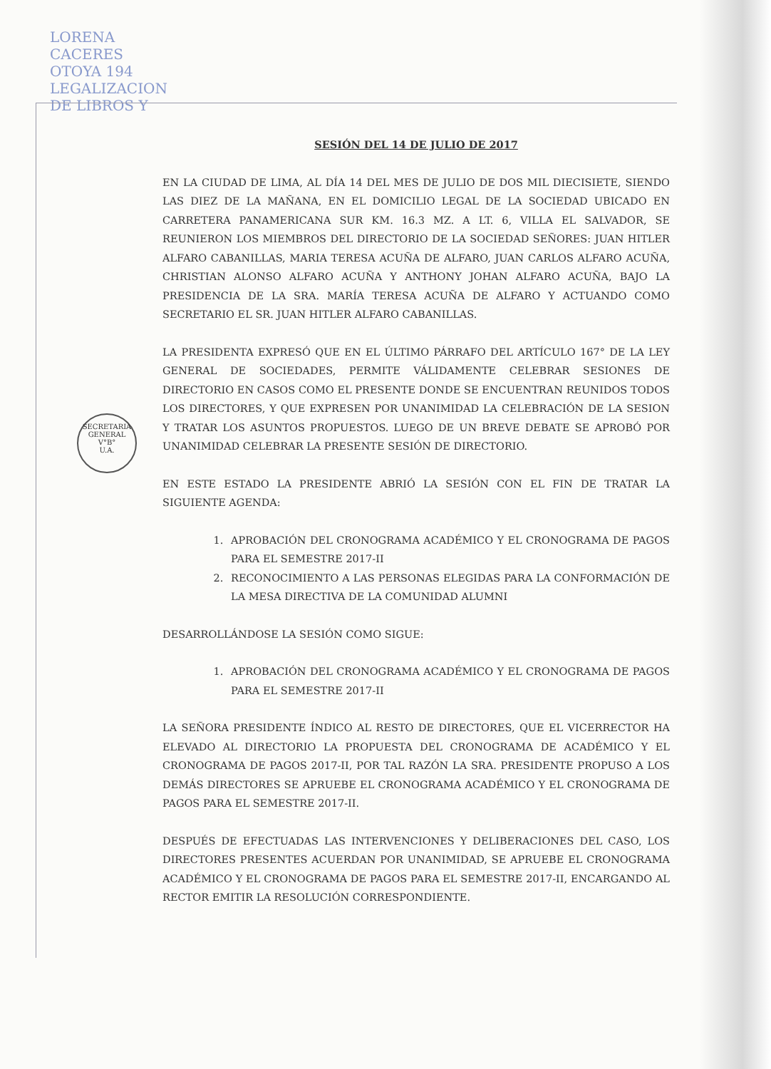LORENA CACERES OTOYA 194 LEGALIZACION DE LIBROS Y
SECRETARIA GENERAL
V°B°
U.A.
SESIÓN DEL 14 DE JULIO DE 2017
EN LA CIUDAD DE LIMA, AL DÍA 14 DEL MES DE JULIO DE DOS MIL DIECISIETE, SIENDO LAS DIEZ DE LA MAÑANA, EN EL DOMICILIO LEGAL DE LA SOCIEDAD UBICADO EN CARRETERA PANAMERICANA SUR KM. 16.3 MZ. A LT. 6, VILLA EL SALVADOR, SE REUNIERON LOS MIEMBROS DEL DIRECTORIO DE LA SOCIEDAD SEÑORES: JUAN HITLER ALFARO CABANILLAS, MARIA TERESA ACUÑA DE ALFARO, JUAN CARLOS ALFARO ACUÑA, CHRISTIAN ALONSO ALFARO ACUÑA Y ANTHONY JOHAN ALFARO ACUÑA, BAJO LA PRESIDENCIA DE LA SRA. MARÍA TERESA ACUÑA DE ALFARO Y ACTUANDO COMO SECRETARIO EL SR. JUAN HITLER ALFARO CABANILLAS.
LA PRESIDENTA EXPRESÓ QUE EN EL ÚLTIMO PÁRRAFO DEL ARTÍCULO 167° DE LA LEY GENERAL DE SOCIEDADES, PERMITE VÁLIDAMENTE CELEBRAR SESIONES DE DIRECTORIO EN CASOS COMO EL PRESENTE DONDE SE ENCUENTRAN REUNIDOS TODOS LOS DIRECTORES, Y QUE EXPRESEN POR UNANIMIDAD LA CELEBRACIÓN DE LA SESION Y TRATAR LOS ASUNTOS PROPUESTOS. LUEGO DE UN BREVE DEBATE SE APROBÓ POR UNANIMIDAD CELEBRAR LA PRESENTE SESIÓN DE DIRECTORIO.
EN ESTE ESTADO LA PRESIDENTE ABRIÓ LA SESIÓN CON EL FIN DE TRATAR LA SIGUIENTE AGENDA:
1. APROBACIÓN DEL CRONOGRAMA ACADÉMICO Y EL CRONOGRAMA DE PAGOS PARA EL SEMESTRE 2017-II
2. RECONOCIMIENTO A LAS PERSONAS ELEGIDAS PARA LA CONFORMACIÓN DE LA MESA DIRECTIVA DE LA COMUNIDAD ALUMNI
DESARROLLÁNDOSE LA SESIÓN COMO SIGUE:
1. APROBACIÓN DEL CRONOGRAMA ACADÉMICO Y EL CRONOGRAMA DE PAGOS PARA EL SEMESTRE 2017-II
LA SEÑORA PRESIDENTE ÍNDICO AL RESTO DE DIRECTORES, QUE EL VICERRECTOR HA ELEVADO AL DIRECTORIO LA PROPUESTA DEL CRONOGRAMA DE ACADÉMICO Y EL CRONOGRAMA DE PAGOS 2017-II, POR TAL RAZÓN LA SRA. PRESIDENTE PROPUSO A LOS DEMÁS DIRECTORES SE APRUEBE EL CRONOGRAMA ACADÉMICO Y EL CRONOGRAMA DE PAGOS PARA EL SEMESTRE 2017-II.
DESPUÉS DE EFECTUADAS LAS INTERVENCIONES Y DELIBERACIONES DEL CASO, LOS DIRECTORES PRESENTES ACUERDAN POR UNANIMIDAD, SE APRUEBE EL CRONOGRAMA ACADÉMICO Y EL CRONOGRAMA DE PAGOS PARA EL SEMESTRE 2017-II, ENCARGANDO AL RECTOR EMITIR LA RESOLUCIÓN CORRESPONDIENTE.